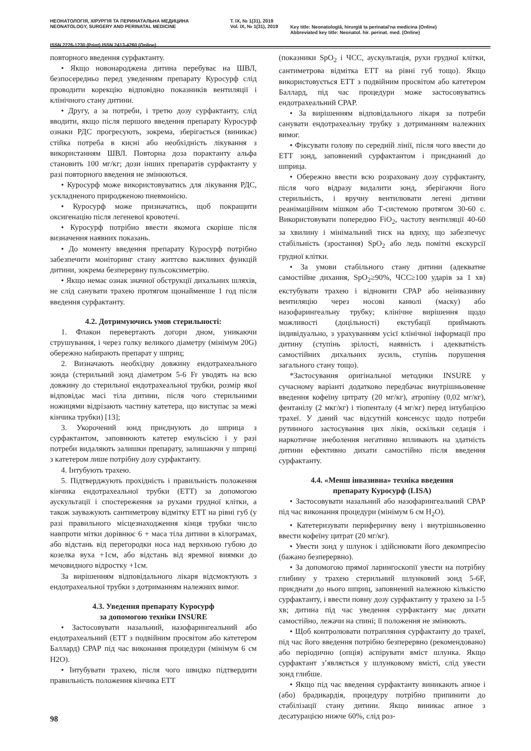НЕОНАТОЛОГІЯ, ХІРУРГІЯ ТА ПЕРИНАТАЛЬНА МЕДИЦИНА
NEONATOLOGY, SURGERY AND PERINATAL MEDICINE
Т. IX, № 1(31), 2019
Vol. IX, № 1(31), 2019
Key title: Neonatologìâ, hìrurgìâ ta perinatal'na medicina (Online)
Abbreviated key title: Neonatol. hìr. perinat. med. (Online)
ISSN 2226-1230 (Print) ISSN 2413-4260 (Online)
повторного введення сурфактанту.
• Якщо новонароджена дитина перебуває на ШВЛ, безпосередньо перед уведенням препарату Куросурф слід проводити корекцію відповідно показників вентиляції і клінічного стану дитини.
• Другу, а за потреби, і третю дозу сурфактанту, слід вводити, якщо після першого введення препарату Куросурф ознаки РДС прогресують, зокрема, зберігається (виникає) стійка потреба в кисні або необхідність лікування з використанням ШВЛ. Повторна доза порактанту альфа становить 100 мг/кг; дози інших препаратів сурфактанту у разі повторного введення не змінюються.
• Куросурф може використовуватись для лікування РДС, ускладненого природженою пневмонією.
• Куросурф може призначатись, щоб покращити оксигенацію після легеневої кровотечі.
• Куросурф потрібно ввести якомога скоріше після визначення наявних показань.
• До моменту введення препарату Куросурф потрібно забезпечити моніторинг стану життєво важливих функцій дитини, зокрема безперервну пульсоксиметрію.
• Якщо немає ознак значної обструкції дихальних шляхів, не слід санувати трахею протягом щонайменше 1 год після введення сурфактанту.
4.2. Дотримуючись умов стерильності:
1. Флакон перевертають догори дном, уникаючи струшування, і через голку великого діаметру (мінімум 20G) обережно набирають препарат у шприц;
2. Визначають необхідну довжину ендотрахеального зонда (стерильний зонд діаметром 5-6 Fr уводять на всю довжину до стерильної ендотрахеальної трубки, розмір якої відповідає масі тіла дитини, після чого стерильними ножицями відрізають частину катетера, що виступає за межі кінчика трубки) [13];
3. Укорочений зонд приєднують до шприца з сурфактантом, заповнюють катетер емульсією і у разі потреби видаляють залишки препарату, залишаючи у шприці з катетером лише потрібну дозу сурфактанту.
4. Інтубують трахею.
5. Підтверджують прохідність і правильність положення кінчика ендотрахеальної трубки (ЕТТ) за допомогою аускультації і спостереження за рухами грудної клітки, а також зауважують сантиметрову відмітку ЕТТ на рівні губ (у разі правильного місцезнаходження кінця трубки число навпроти мітки дорівнює 6 + маса тіла дитини в кілограмах, або відстань від перегородки носа над верхньою губою до козелка вуха +1см, або відстань від яремної виямки до мечовидного відростку +1см.
За вирішенням відповідального лікаря відсмоктують з ендотрахеальної трубки з дотриманням належних вимог.
4.3. Уведення препарату Куросурф
за допомогою техніки INSURE
• Застосовувати назальний, назофарингеальний або ендотрахеальний (ЕТТ з подвійним просвітом або катетером Баллард) СРАР під час виконання процедури (мінімум 6 см H2O).
• Інтубувати трахею, після чого швидко підтвердити правильність положення кінчика ЕТТ
(показники SpO<sub>2</sub> і ЧСС, аускультація, рухи грудної клітки, сантиметрова відмітка ЕТТ на рівні губ тощо). Якщо використовується ЕТТ з подвійним просвітом або катетером Баллард, під час процедури може застосовуватись ендотрахеальний СРАР.
• За вирішенням відповідального лікаря за потреби санувати ендотрахеальну трубку з дотриманням належних вимог.
• Фіксувати голову по середній лінії, після чого ввести до ЕТТ зонд, заповнений сурфактантом і приєднаний до шприца.
• Обережно ввести всю розраховану дозу сурфактанту, після чого відразу видалити зонд, зберігаючи його стерильність, і вручну вентилювати легені дитини реанімаційним мішком або Т-системою протягом 30-60 с. Використовувати попередню FiO<sub>2</sub>, частоту вентиляції 40-60 за хвилину і мінімальний тиск на вдиху, що забезпечує стабільність (зростання) SpO<sub>2</sub> або ледь помітні екскурсії грудної клітки.
• За умови стабільного стану дитини (адекватне самостійне дихання, SpO<sub>2</sub>≥90%, ЧСС≥100 ударів за 1 хв) екстубувати трахею і відновити СРАР або неінвазивну вентиляцію через носові канюлі (маску) або назофарингеальну трубку; клінічне вирішення щодо можливості (доцільності) екстубації приймають індивідуально, з урахуванням усієї клінічної інформації про дитину (ступінь зрілості, наявність і адекватність самостійних дихальних зусиль, ступінь порушення загального стану тощо).
*Застосування оригінальної методики INSURE у сучасному варіанті додатково передбачає внутрішньовенне введення кофеїну цитрату (20 мг/кг), атропіну (0,02 мг/кг), фентанілу (2 мкг/кг) і тіопенталу (4 мг/кг) перед інтубацією трахеї. У даний час відсутній консенсус щодо потреби рутинного застосування цих ліків, оскільки седація і наркотичне знеболення негативно впливають на здатність дитини ефективно дихати самостійно після введення сурфактанту.
4.4. «Менш інвазивна» техніка введення
препарату Куросурф (LISA)
• Застосовувати назальний або назофарингеальний СРАР під час виконання процедури (мінімум 6 см H<sub>2</sub>O).
• Катетеризувати периферичну вену і внутрішньовенно ввести кофеїну цитрат (20 мг/кг).
• Увести зонд у шлунок і здійснювати його декомпресію (бажано безперервно).
• За допомогою прямої ларингоскопії увести на потрібну глибину у трахею стерильний шлунковий зонд 5-6F, приєднати до нього шприц, заповнений належною кількістю сурфактанту, і ввести повну дозу сурфактанту у трахею за 1-5 хв; дитина під час уведення сурфактанту має дихати самостійно, лежачи на спині; її положення не змінюють.
• Щоб контролювати потрапляння сурфактанту до трахеї, під час його введення потрібно безперервно (рекомендовано) або періодично (опція) аспірувати вміст шлунка. Якщо сурфактант з’являється у шлунковому вмісті, слід увести зонд глибше.
• Якщо під час введення сурфактанту виникають апное і (або) брадикардія, процедуру потрібно припинити до стабілізації стану дитини. Якщо виникає апное з десатурацією нижче 60%, слід роз-
98